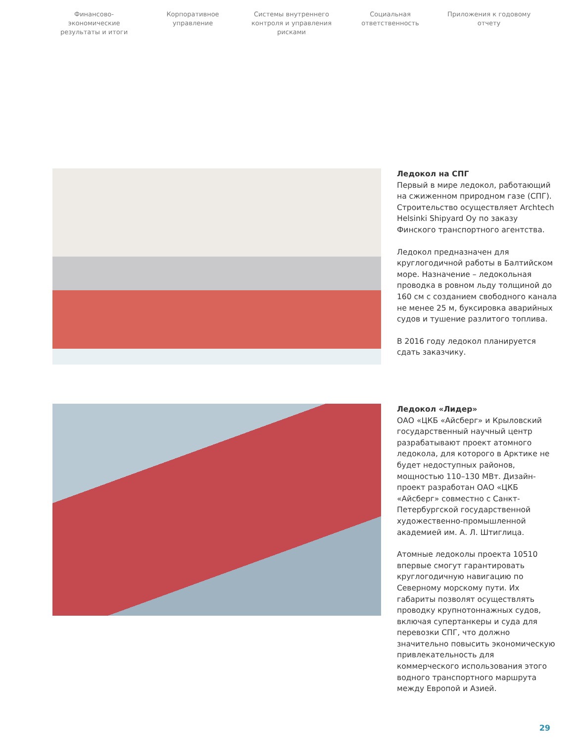Финансово-экономические результаты и итоги
Корпоративное управление
Системы внутреннего контроля и управления рисками
Социальная ответственность
Приложения к годовому отчету
Ледокол на СПГ
Первый в мире ледокол, работающий на сжиженном природном газе (СПГ). Строительство осуществляет Archtech Helsinki Shipyard Oy по заказу Финского транспортного агентства.
Ледокол предназначен для круглогодичной работы в Балтийском море. Назначение – ледокольная проводка в ровном льду толщиной до 160 см с созданием свободного канала не менее 25 м, буксировка аварийных судов и тушение разлитого топлива.
В 2016 году ледокол планируется сдать заказчику.
Ледокол «Лидер»
ОАО «ЦКБ «Айсберг» и Крыловский государственный научный центр разрабатывают проект атомного ледокола, для которого в Арктике не будет недоступных районов, мощностью 110–130 МВт. Дизайн-проект разработан ОАО «ЦКБ «Айсберг» совместно с Санкт-Петербургской государственной художественно-промышленной академией им. А. Л. Штиглица.
Атомные ледоколы проекта 10510 впервые смогут гарантировать круглогодичную навигацию по Северному морскому пути. Их габариты позволят осуществлять проводку крупнотоннажных судов, включая супертанкеры и суда для перевозки СПГ, что должно значительно повысить экономическую привлекательность для коммерческого использования этого водного транспортного маршрута между Европой и Азией.
29